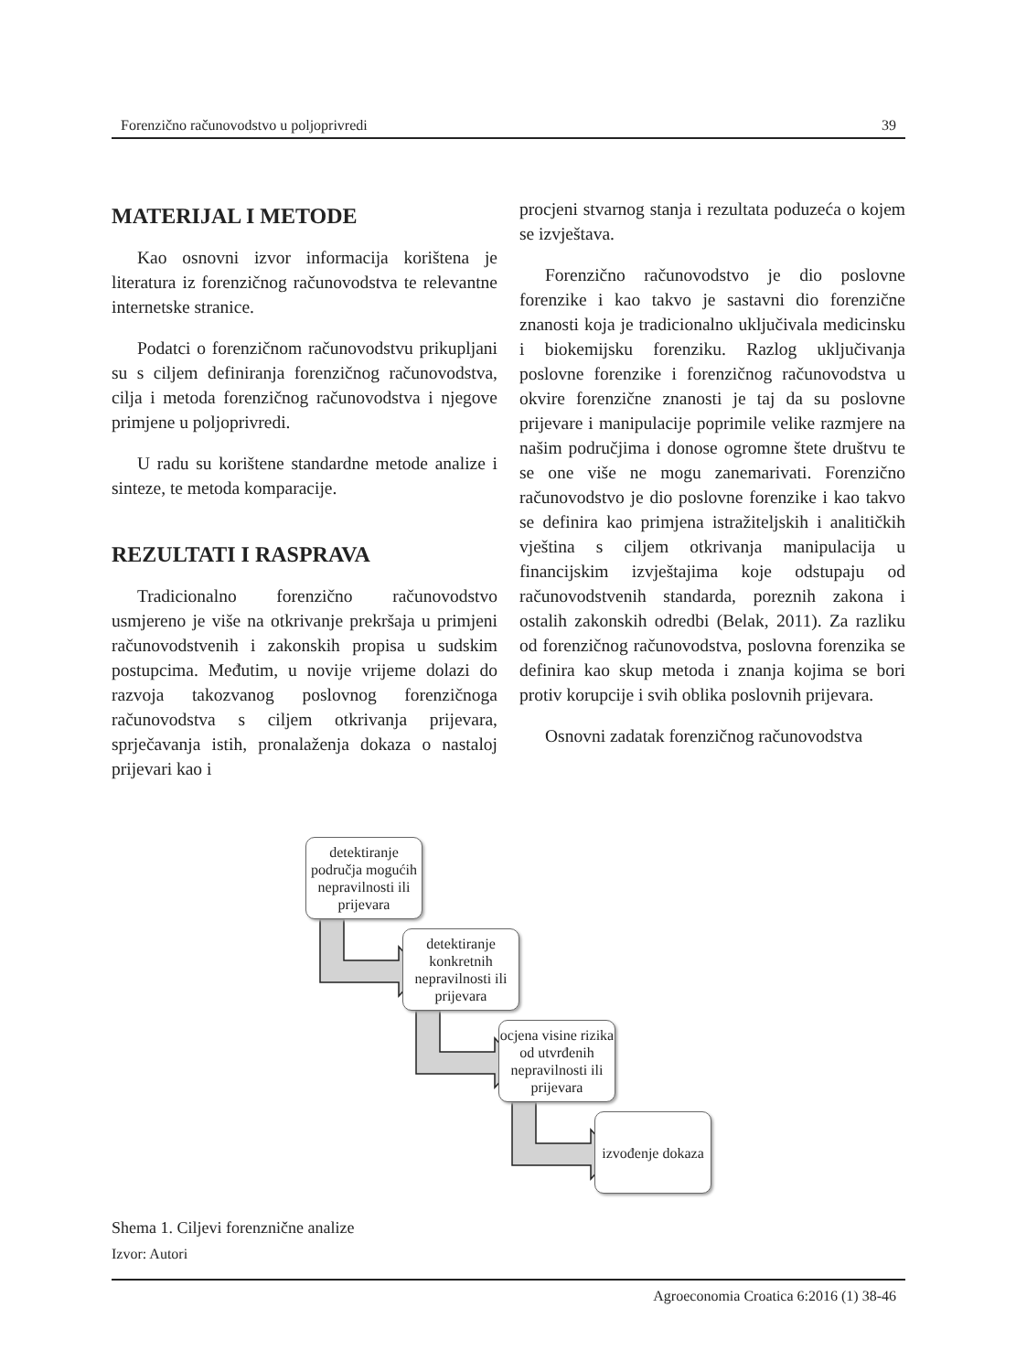Forenzično računovodstvo u poljoprivredi 39
MATERIJAL I METODE
Kao osnovni izvor informacija korištena je literatura iz forenzičnog računovodstva te relevantne internetske stranice.
Podatci o forenzičnom računovodstvu prikupljani su s ciljem definiranja forenzičnog računovodstva, cilja i metoda forenzičnog računovodstva i njegove primjene u poljoprivredi.
U radu su korištene standardne metode analize i sinteze, te metoda komparacije.
REZULTATI I RASPRAVA
Tradicionalno forenzično računovodstvo usmjereno je više na otkrivanje prekršaja u primjeni računovodstvenih i zakonskih propisa u sudskim postupcima. Međutim, u novije vrijeme dolazi do razvoja takozvanog poslovnog forenzičnoga računovodstva s ciljem otkrivanja prijevara, sprječavanja istih, pronalaženja dokaza o nastaloj prijevari kao i
procjeni stvarnog stanja i rezultata poduzeća o kojem se izvještava.
Forenzično računovodstvo je dio poslovne forenzike i kao takvo je sastavni dio forenzične znanosti koja je tradicionalno uključivala medicinsku i biokemijsku forenziku. Razlog uključivanja poslovne forenzike i forenzičnog računovodstva u okvire forenzične znanosti je taj da su poslovne prijevare i manipulacije poprimile velike razmjere na našim područjima i donose ogromne štete društvu te se one više ne mogu zanemarivati. Forenzično računovodstvo je dio poslovne forenzike i kao takvo se definira kao primjena istražiteljskih i analitičkih vještina s ciljem otkrivanja manipulacija u financijskim izvještajima koje odstupaju od računovodstvenih standarda, poreznih zakona i ostalih zakonskih odredbi (Belak, 2011). Za razliku od forenzičnog računovodstva, poslovna forenzika se definira kao skup metoda i znanja kojima se bori protiv korupcije i svih oblika poslovnih prijevara.
Osnovni zadatak forenzičnog računovodstva
detektiranje područja mogućih nepravilnosti ili prijevara
detektiranje konkretnih nepravilnosti ili prijevara
ocjena visine rizika od utvrđenih nepravilnosti ili prijevara
izvođenje dokaza
Shema 1. Ciljevi forenznične analize
Izvor: Autori
Agroeconomia Croatica 6:2016 (1) 38-46